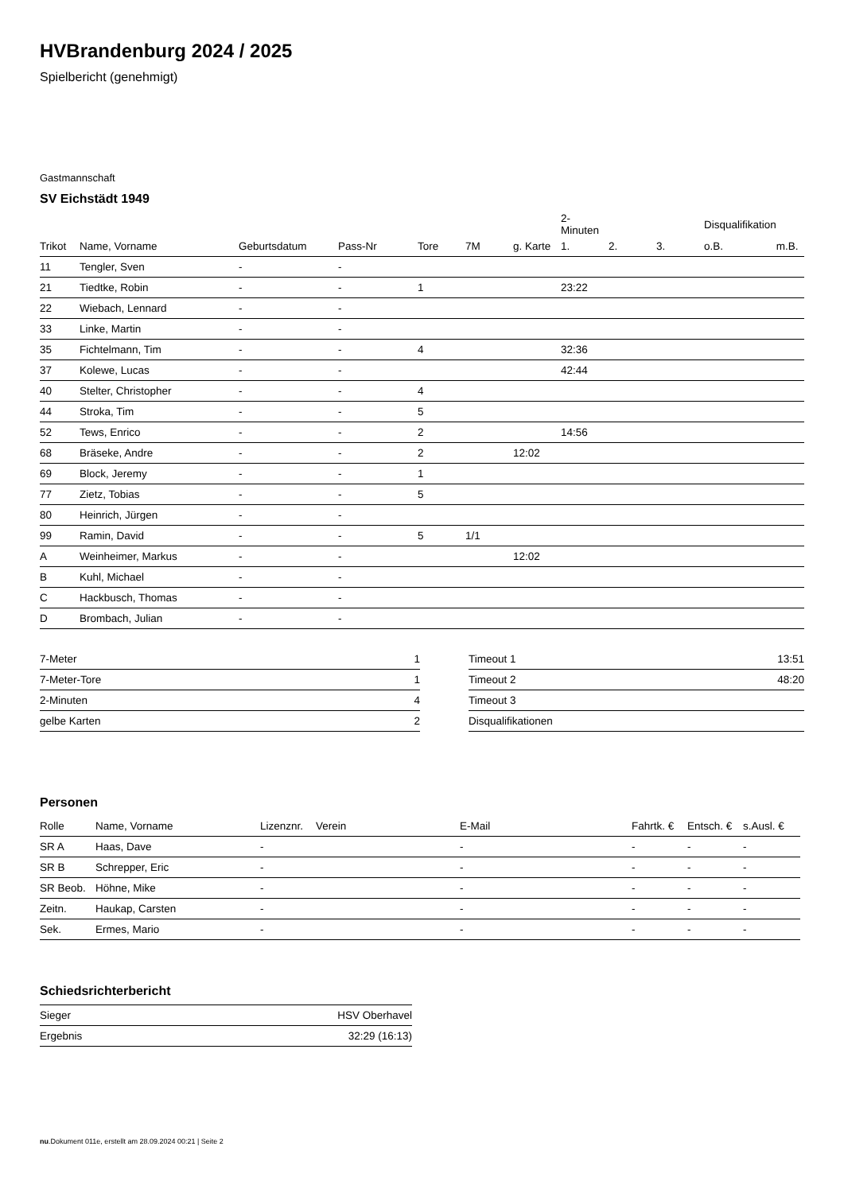HVBrandenburg 2024 / 2025
Spielbericht (genehmigt)
Gastmannschaft
SV Eichstädt 1949
| | | | | | | | 2-Minuten | | | Disqualifikation | |
| --- | --- | --- | --- | --- | --- | --- | --- | --- | --- | --- | --- |
| Trikot | Name, Vorname | Geburtsdatum | Pass-Nr | Tore | 7M | g. Karte | 1. | 2. | 3. | o.B. | m.B. |
| 11 | Tengler, Sven | - | - | | | | | | | | |
| 21 | Tiedtke, Robin | - | - | 1 | | | 23:22 | | | | |
| 22 | Wiebach, Lennard | - | - | | | | | | | | |
| 33 | Linke, Martin | - | - | | | | | | | | |
| 35 | Fichtelmann, Tim | - | - | 4 | | | 32:36 | | | | |
| 37 | Kolewe, Lucas | - | - | | | | 42:44 | | | | |
| 40 | Stelter, Christopher | - | - | 4 | | | | | | | |
| 44 | Stroka, Tim | - | - | 5 | | | | | | | |
| 52 | Tews, Enrico | - | - | 2 | | | 14:56 | | | | |
| 68 | Bräseke, Andre | - | - | 2 | | 12:02 | | | | | |
| 69 | Block, Jeremy | - | - | 1 | | | | | | | |
| 77 | Zietz, Tobias | - | - | 5 | | | | | | | |
| 80 | Heinrich, Jürgen | - | - | | | | | | | | |
| 99 | Ramin, David | - | - | 5 | 1/1 | | | | | | |
| A | Weinheimer, Markus | - | - | | | 12:02 | | | | | |
| B | Kuhl, Michael | - | - | | | | | | | | |
| C | Hackbusch, Thomas | - | - | | | | | | | | |
| D | Brombach, Julian | - | - | | | | | | | | |
| 7-Meter | 1 |
| 7-Meter-Tore | 1 |
| 2-Minuten | 4 |
| gelbe Karten | 2 |
| Timeout 1 | 13:51 |
| Timeout 2 | 48:20 |
| Timeout 3 | |
| Disqualifikationen | |
Personen
| Rolle | Name, Vorname | Lizenznr. | Verein | E-Mail | Fahrtk. € | Entsch. € | s.Ausl. € |
| --- | --- | --- | --- | --- | --- | --- | --- |
| SR A | Haas, Dave | - | | - | - | - | - |
| SR B | Schrepper, Eric | - | | - | - | - | - |
| SR Beob. | Höhne, Mike | - | | - | - | - | - |
| Zeitn. | Haukap, Carsten | - | | - | - | - | - |
| Sek. | Ermes, Mario | - | | - | - | - | - |
Schiedsrichterbericht
| Sieger | HSV Oberhavel |
| Ergebnis | 32:29 (16:13) |
nu.Dokument 011e, erstellt am 28.09.2024 00:21 | Seite 2